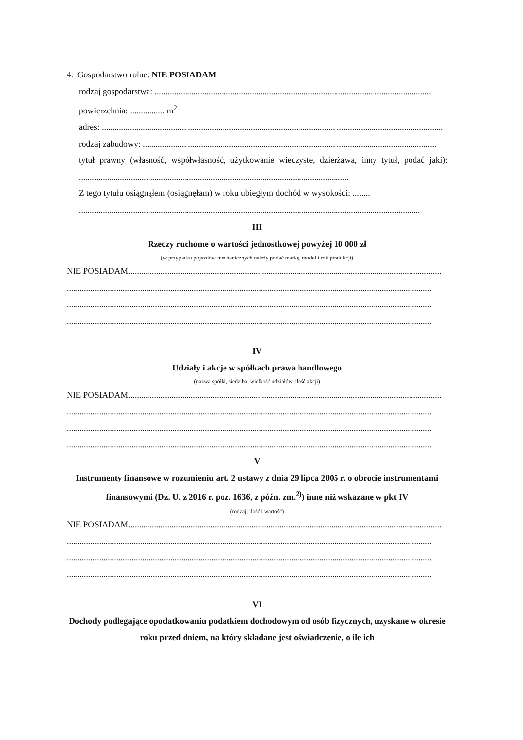4. Gospodarstwo rolne: NIE POSIADAM
rodzaj gospodarstwa: ................................................................................................................................
powierzchnia: ................ m<sup>2</sup>
adres: ..............................................................................................................................................................
rodzaj zabudowy: ........................................................................................................................................
tytuł prawny (własność, współwłasność, użytkowanie wieczyste, dzierżawa, inny tytuł, podać jaki): .............................................................................................................................
Z tego tytułu osiągnąłem (osiągnęłam) w roku ubiegłym dochód w wysokości: ........
..............................................................................................................................................................
III
Rzeczy ruchome o wartości jednostkowej powyżej 10 000 zł
(w przypadku pojazdów mechanicznych należy podać markę, model i rok produkcji)
NIE POSIADAM.................................................................................................................................................
.........................................................................................................................................................................
.........................................................................................................................................................................
.........................................................................................................................................................................
IV
Udziały i akcje w spółkach prawa handlowego
(nazwa spółki, siedziba, wielkość udziałów, ilość akcji)
NIE POSIADAM.................................................................................................................................................
.........................................................................................................................................................................
.........................................................................................................................................................................
.........................................................................................................................................................................
V
Instrumenty finansowe w rozumieniu art. 2 ustawy z dnia 29 lipca 2005 r. o obrocie instrumentami finansowymi (Dz. U. z 2016 r. poz. 1636, z późn. zm.<sup>2)</sup>) inne niż wskazane w pkt IV
(rodzaj, ilość i wartość)
NIE POSIADAM.................................................................................................................................................
.........................................................................................................................................................................
.........................................................................................................................................................................
.........................................................................................................................................................................
VI
Dochody podlegające opodatkowaniu podatkiem dochodowym od osób fizycznych, uzyskane w okresie roku przed dniem, na który składane jest oświadczenie, o ile ich